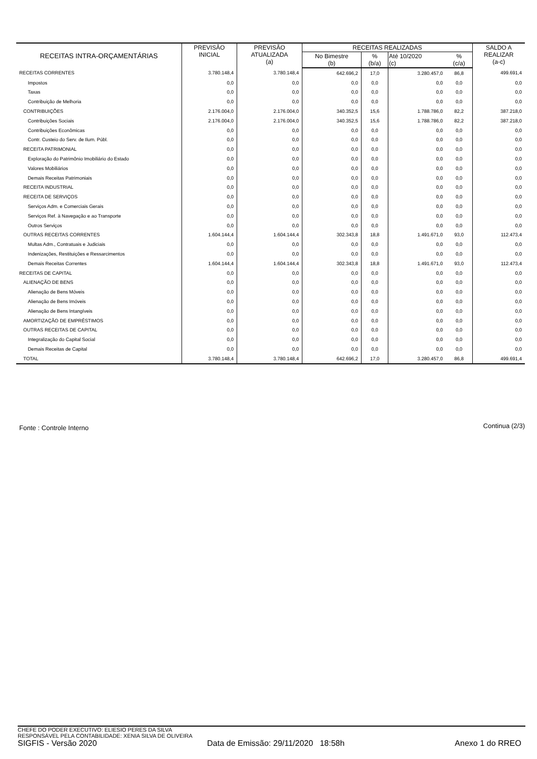| RECEITAS INTRA-ORÇAMENTÁRIAS | PREVISÃO INICIAL | PREVISÃO ATUALIZADA (a) | RECEITAS REALIZADAS | | | | SALDO A REALIZAR (a-c) |
| --- | --- | --- | --- | --- | --- | --- | --- |
| | | | No Bimestre (b) | % (b/a) | Até 10/2020 (c) | % (c/a) | |
| RECEITAS CORRENTES | 3.780.148,4 | 3.780.148,4 | 642.696,2 | 17,0 | 3.280.457,0 | 86,8 | 499.691,4 |
| Impostos | 0,0 | 0,0 | 0,0 | 0,0 | 0,0 | 0,0 | 0,0 |
| Taxas | 0,0 | 0,0 | 0,0 | 0,0 | 0,0 | 0,0 | 0,0 |
| Contribuição de Melhoria | 0,0 | 0,0 | 0,0 | 0,0 | 0,0 | 0,0 | 0,0 |
| CONTRIBUIÇÕES | 2.176.004,0 | 2.176.004,0 | 340.352,5 | 15,6 | 1.788.786,0 | 82,2 | 387.218,0 |
| Contribuições Sociais | 2.176.004,0 | 2.176.004,0 | 340.352,5 | 15,6 | 1.788.786,0 | 82,2 | 387.218,0 |
| Contribuições Econômicas | 0,0 | 0,0 | 0,0 | 0,0 | 0,0 | 0,0 | 0,0 |
| Contr. Custeio do Serv. de Ilum. Públ. | 0,0 | 0,0 | 0,0 | 0,0 | 0,0 | 0,0 | 0,0 |
| RECEITA PATRIMONIAL | 0,0 | 0,0 | 0,0 | 0,0 | 0,0 | 0,0 | 0,0 |
| Exploração do Patrimônio Imobiliário do Estado | 0,0 | 0,0 | 0,0 | 0,0 | 0,0 | 0,0 | 0,0 |
| Valores Mobiliários | 0,0 | 0,0 | 0,0 | 0,0 | 0,0 | 0,0 | 0,0 |
| Demais Receitas Patrimoniais | 0,0 | 0,0 | 0,0 | 0,0 | 0,0 | 0,0 | 0,0 |
| RECEITA INDUSTRIAL | 0,0 | 0,0 | 0,0 | 0,0 | 0,0 | 0,0 | 0,0 |
| RECEITA DE SERVIÇOS | 0,0 | 0,0 | 0,0 | 0,0 | 0,0 | 0,0 | 0,0 |
| Serviços Adm. e Comerciais Gerais | 0,0 | 0,0 | 0,0 | 0,0 | 0,0 | 0,0 | 0,0 |
| Serviços Ref. à Navegação e ao Transporte | 0,0 | 0,0 | 0,0 | 0,0 | 0,0 | 0,0 | 0,0 |
| Outros Serviços | 0,0 | 0,0 | 0,0 | 0,0 | 0,0 | 0,0 | 0,0 |
| OUTRAS RECEITAS CORRENTES | 1.604.144,4 | 1.604.144,4 | 302.343,8 | 18,8 | 1.491.671,0 | 93,0 | 112.473,4 |
| Multas Adm., Contratuais e Judiciais | 0,0 | 0,0 | 0,0 | 0,0 | 0,0 | 0,0 | 0,0 |
| Indenizações, Restituições e Ressarcimentos | 0,0 | 0,0 | 0,0 | 0,0 | 0,0 | 0,0 | 0,0 |
| Demais Receitas Correntes | 1.604.144,4 | 1.604.144,4 | 302.343,8 | 18,8 | 1.491.671,0 | 93,0 | 112.473,4 |
| RECEITAS DE CAPITAL | 0,0 | 0,0 | 0,0 | 0,0 | 0,0 | 0,0 | 0,0 |
| ALIENAÇÃO DE BENS | 0,0 | 0,0 | 0,0 | 0,0 | 0,0 | 0,0 | 0,0 |
| Alienação de Bens Móveis | 0,0 | 0,0 | 0,0 | 0,0 | 0,0 | 0,0 | 0,0 |
| Alienação de Bens Imóveis | 0,0 | 0,0 | 0,0 | 0,0 | 0,0 | 0,0 | 0,0 |
| Alienação de Bens Intangíveis | 0,0 | 0,0 | 0,0 | 0,0 | 0,0 | 0,0 | 0,0 |
| AMORTIZAÇÃO DE EMPRÉSTIMOS | 0,0 | 0,0 | 0,0 | 0,0 | 0,0 | 0,0 | 0,0 |
| OUTRAS RECEITAS DE CAPITAL | 0,0 | 0,0 | 0,0 | 0,0 | 0,0 | 0,0 | 0,0 |
| Integralização do Capital Social | 0,0 | 0,0 | 0,0 | 0,0 | 0,0 | 0,0 | 0,0 |
| Demais Receitas de Capital | 0,0 | 0,0 | 0,0 | 0,0 | 0,0 | 0,0 | 0,0 |
| TOTAL | 3.780.148,4 | 3.780.148,4 | 642.696,2 | 17,0 | 3.280.457,0 | 86,8 | 499.691,4 |
Fonte : Controle Interno Continua (2/3)
CHEFE DO PODER EXECUTIVO: ELIESIO PERES DA SILVA
RESPONSÁVEL PELA CONTABILIDADE: XENIA SILVA DE OLIVEIRA
SIGFIS - Versão 2020 Data de Emissão: 29/11/2020 18:58h Anexo 1 do RREO